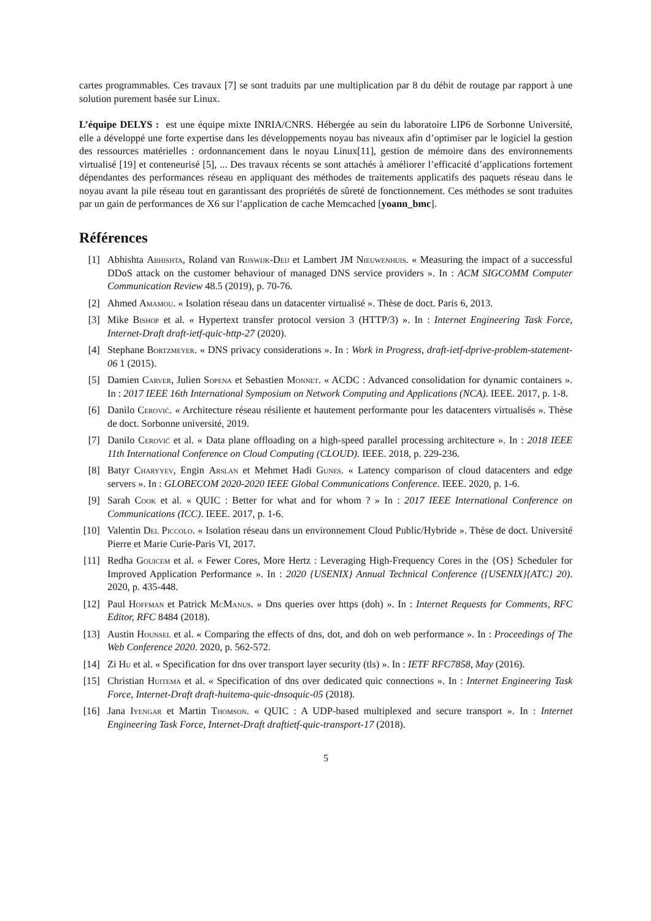cartes programmables. Ces travaux [7] se sont traduits par une multiplication par 8 du débit de routage par rapport à une solution purement basée sur Linux.
L’équipe DELYS : est une équipe mixte INRIA/CNRS. Hébergée au sein du laboratoire LIP6 de Sorbonne Université, elle a développé une forte expertise dans les développements noyau bas niveaux afin d’optimiser par le logiciel la gestion des ressources matérielles : ordonnancement dans le noyau Linux[11], gestion de mémoire dans des environnements virtualisé [19] et conteneurisé [5], ... Des travaux récents se sont attachés à améliorer l’efficacité d’applications fortement dépendantes des performances réseau en appliquant des méthodes de traitements applicatifs des paquets réseau dans le noyau avant la pile réseau tout en garantissant des propriétés de sûreté de fonctionnement. Ces méthodes se sont traduites par un gain de performances de X6 sur l’application de cache Memcached [yoann_bmc].
Références
[1] Abhishta Abhishta, Roland van Rijswijk-Deij et Lambert JM Nieuwenhuis. « Measuring the impact of a successful DDoS attack on the customer behaviour of managed DNS service providers ». In : ACM SIGCOMM Computer Communication Review 48.5 (2019), p. 70-76.
[2] Ahmed Amamou. « Isolation réseau dans un datacenter virtualisé ». Thèse de doct. Paris 6, 2013.
[3] Mike Bishop et al. « Hypertext transfer protocol version 3 (HTTP/3) ». In : Internet Engineering Task Force, Internet-Draft draft-ietf-quic-http-27 (2020).
[4] Stephane Bortzmeyer. « DNS privacy considerations ». In : Work in Progress, draft-ietf-dprive-problem-statement-06 1 (2015).
[5] Damien Carver, Julien Sopena et Sebastien Monnet. « ACDC : Advanced consolidation for dynamic containers ». In : 2017 IEEE 16th International Symposium on Network Computing and Applications (NCA). IEEE. 2017, p. 1-8.
[6] Danilo Cerović. « Architecture réseau résiliente et hautement performante pour les datacenters virtualisés ». Thèse de doct. Sorbonne université, 2019.
[7] Danilo Cerović et al. « Data plane offloading on a high-speed parallel processing architecture ». In : 2018 IEEE 11th International Conference on Cloud Computing (CLOUD). IEEE. 2018, p. 229-236.
[8] Batyr Charyyev, Engin Arslan et Mehmet Hadi Gunes. « Latency comparison of cloud datacenters and edge servers ». In : GLOBECOM 2020-2020 IEEE Global Communications Conference. IEEE. 2020, p. 1-6.
[9] Sarah Cook et al. « QUIC : Better for what and for whom ? » In : 2017 IEEE International Conference on Communications (ICC). IEEE. 2017, p. 1-6.
[10] Valentin Del Piccolo. « Isolation réseau dans un environnement Cloud Public/Hybride ». Thèse de doct. Université Pierre et Marie Curie-Paris VI, 2017.
[11] Redha Gouicem et al. « Fewer Cores, More Hertz : Leveraging High-Frequency Cores in the {OS} Scheduler for Improved Application Performance ». In : 2020 {USENIX} Annual Technical Conference ({USENIX}{ATC} 20). 2020, p. 435-448.
[12] Paul Hoffman et Patrick McManus. « Dns queries over https (doh) ». In : Internet Requests for Comments, RFC Editor, RFC 8484 (2018).
[13] Austin Hounsel et al. « Comparing the effects of dns, dot, and doh on web performance ». In : Proceedings of The Web Conference 2020. 2020, p. 562-572.
[14] Zi Hu et al. « Specification for dns over transport layer security (tls) ». In : IETF RFC7858, May (2016).
[15] Christian Huitema et al. « Specification of dns over dedicated quic connections ». In : Internet Engineering Task Force, Internet-Draft draft-huitema-quic-dnsoquic-05 (2018).
[16] Jana Iyengar et Martin Thomson. « QUIC : A UDP-based multiplexed and secure transport ». In : Internet Engineering Task Force, Internet-Draft draftietf-quic-transport-17 (2018).
5